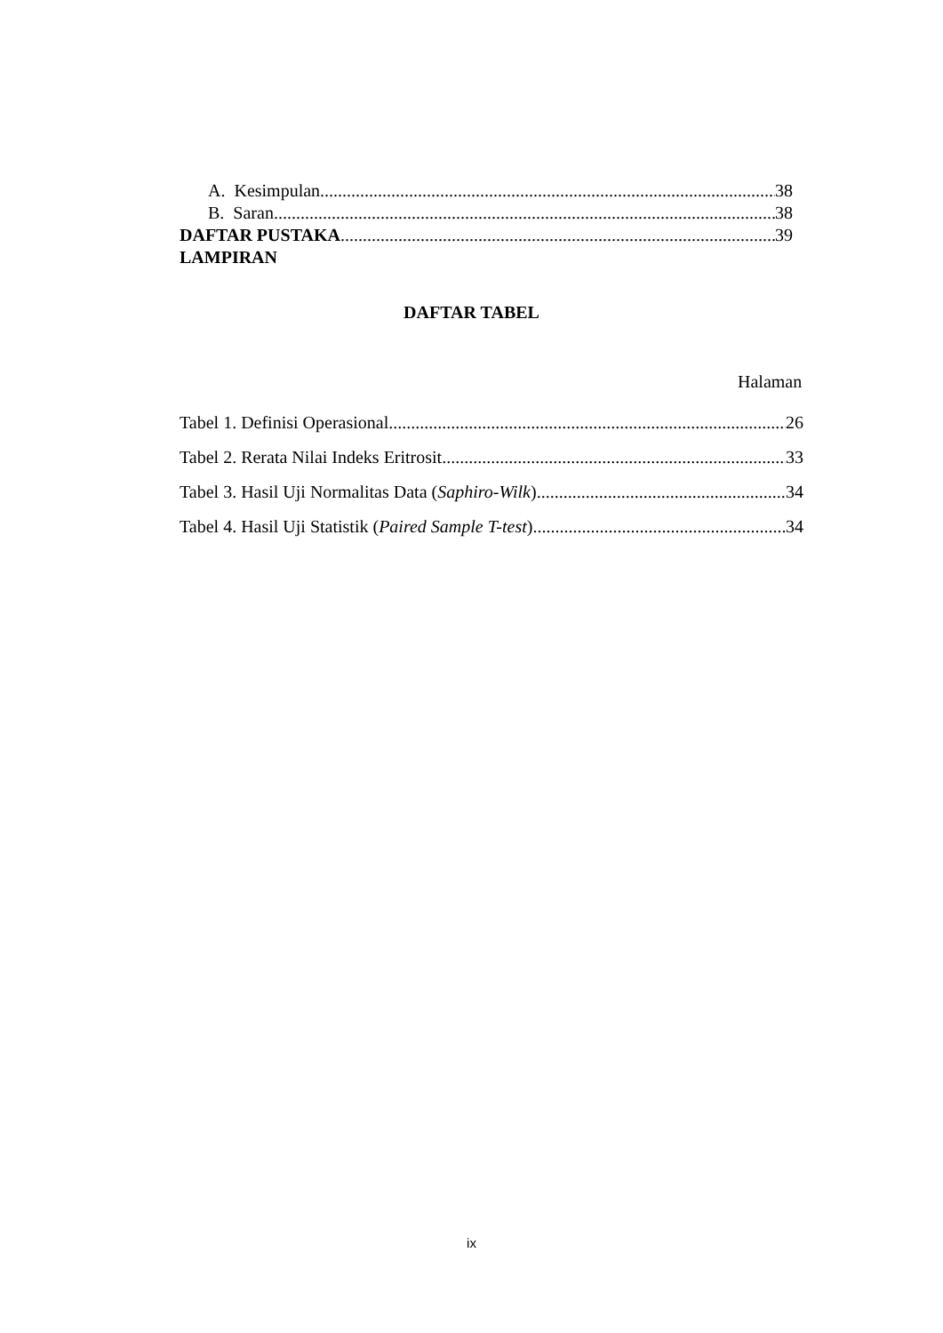A. Kesimpulan 38
B. Saran 38
DAFTAR PUSTAKA 39
LAMPIRAN
DAFTAR TABEL
Halaman
Tabel 1. Definisi Operasional 26
Tabel 2. Rerata Nilai Indeks Eritrosit 33
Tabel 3. Hasil Uji Normalitas Data (Saphiro-Wilk) 34
Tabel 4. Hasil Uji Statistik (Paired Sample T-test) 34
ix